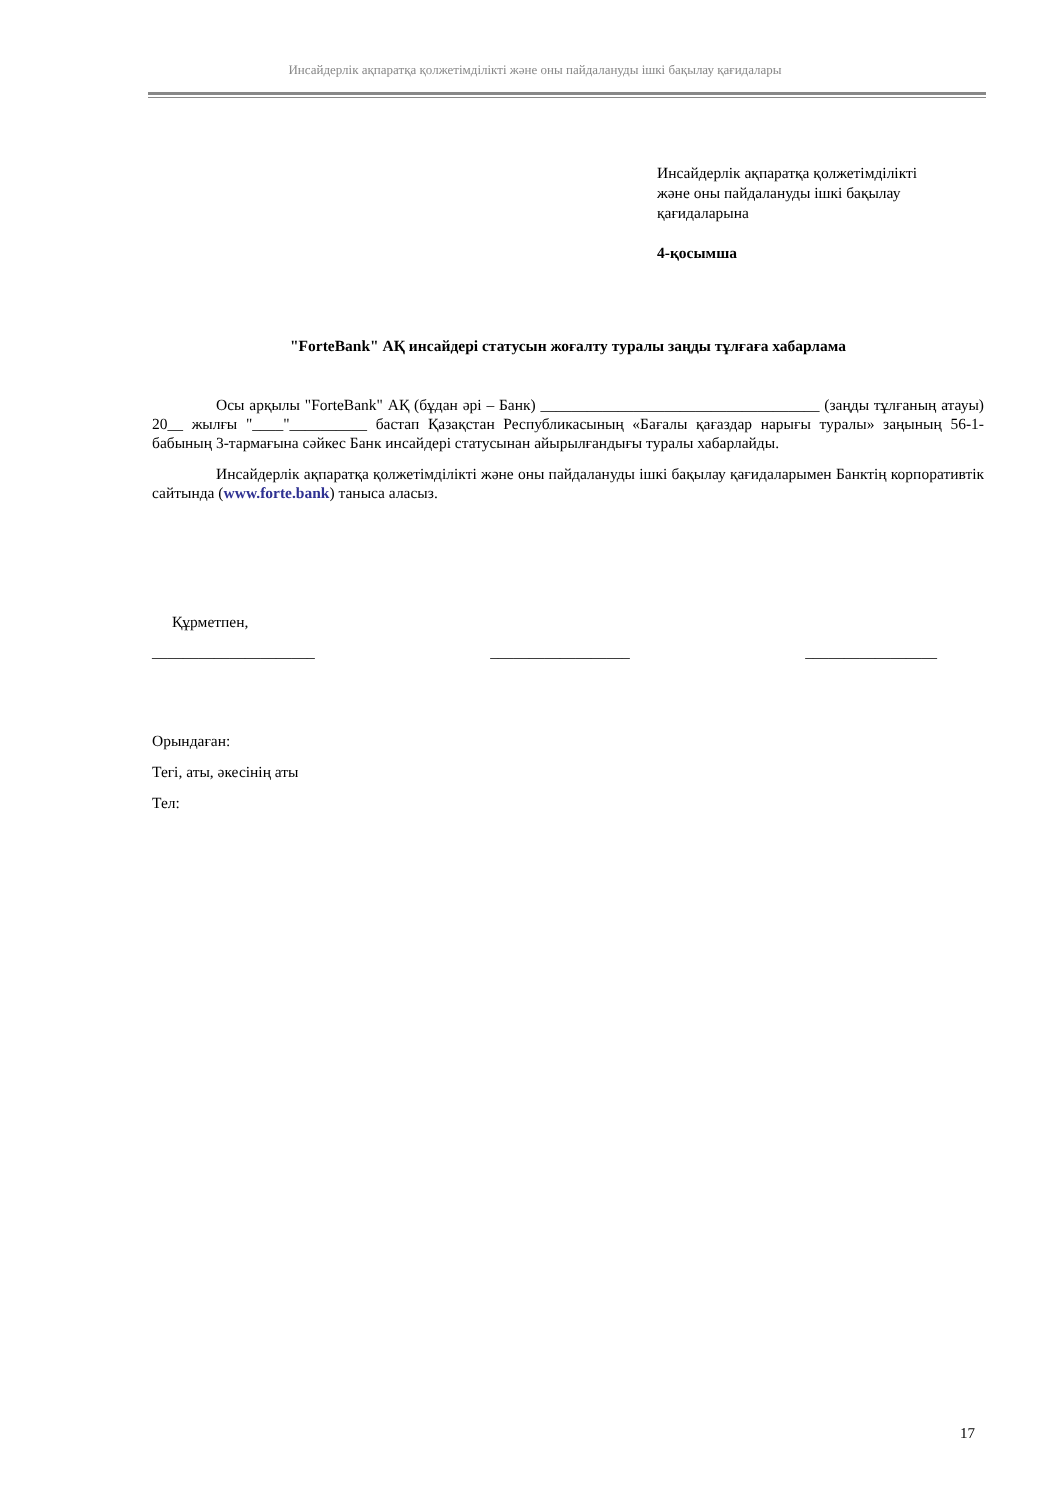Инсайдерлік ақпаратқа қолжетімділікті және оны пайдалануды ішкі бақылау қағидалары
Инсайдерлік ақпаратқа қолжетімділікті
және оны пайдалануды ішкі бақылау
қағидаларына
4-қосымша
"ForteBank" АҚ инсайдері статусын жоғалту туралы заңды тұлғаға хабарлама
Осы арқылы "ForteBank" АҚ (бұдан әрі – Банк) ____________________________________ (заңды тұлғаның атауы) 20__ жылғы "____"__________ бастап Қазақстан Республикасының «Бағалы қағаздар нарығы туралы» заңының 56-1-бабының 3-тармағына сәйкес Банк инсайдері статусынан айырылғандығы туралы хабарлайды.
Инсайдерлік ақпаратқа қолжетімділікті және оны пайдалануды ішкі бақылау қағидаларымен Банктің корпоративтік сайтында (www.forte.bank) таныса аласыз.
Құрметпен,
_____________________ __________________ _________________
Орындаған:
Тегі, аты, әкесінің аты
Тел:
17